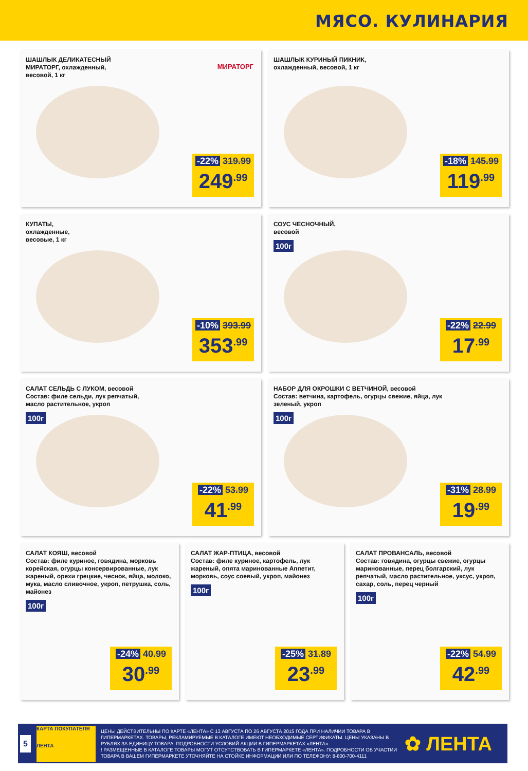МЯСО. КУЛИНАРИЯ
ШАШЛЫК ДЕЛИКАТЕСНЫЙ
МИРАТОРГ, охлажденный,
весовой, 1 кг
МИРАТОРГ
-22% 319.99
249<sup>.99</sup>
ШАШЛЫК КУРИНЫЙ ПИКНИК,
охлажденный, весовой, 1 кг
-18% 145.99
119<sup>.99</sup>
КУПАТЫ,
охлажденные,
весовые, 1 кг
-10% 393.99
353<sup>.99</sup>
СОУС ЧЕСНОЧНЫЙ,
весовой
100г
-22% 22.99
17<sup>.99</sup>
САЛАТ СЕЛЬДЬ С ЛУКОМ, весовой
Состав: филе сельди, лук репчатый,
масло растительное, укроп
100г
-22% 53.99
41<sup>.99</sup>
НАБОР ДЛЯ ОКРОШКИ С ВЕТЧИНОЙ, весовой
Состав: ветчина, картофель, огурцы свежие, яйца, лук
зеленый, укроп
100г
-31% 28.99
19<sup>.99</sup>
САЛАТ КОЯШ, весовой
Состав: филе куриное, говядина, морковь корейская, огурцы консервированные, лук жареный, орехи грецкие, чеснок, яйца, молоко, мука, масло сливочное, укроп, петрушка, соль, майонез
100г
-24% 40.99
30<sup>.99</sup>
САЛАТ ЖАР-ПТИЦА, весовой
Состав: филе куриное, картофель, лук жареный, опята маринованные Аппетит, морковь, соус соевый, укроп, майонез
100г
-25% 31.89
23<sup>.99</sup>
САЛАТ ПРОВАНСАЛЬ, весовой
Состав: говядина, огурцы свежие, огурцы маринованные, перец болгарский, лук репчатый, масло растительное, уксус, укроп, сахар, соль, перец черный
100г
-22% 54.99
42<sup>.99</sup>
5
КАРТА ПОКУПАТЕЛЯ
ЛЕНТА
ЦЕНЫ ДЕЙСТВИТЕЛЬНЫ ПО КАРТЕ «ЛЕНТА» С 13 АВГУСТА ПО 26 АВГУСТА 2015 ГОДА ПРИ НАЛИЧИИ ТОВАРА В ГИПЕРМАРКЕТАХ. ТОВАРЫ, РЕКЛАМИРУЕМЫЕ В КАТАЛОГЕ ИМЕЮТ НЕОБХОДИМЫЕ СЕРТИФИКАТЫ. ЦЕНЫ УКАЗАНЫ В РУБЛЯХ ЗА ЕДИНИЦУ ТОВАРА. ПОДРОБНОСТИ УСЛОВИЙ АКЦИИ В ГИПЕРМАРКЕТАХ «ЛЕНТА».
! РАЗМЕЩЕННЫЕ В КАТАЛОГЕ ТОВАРЫ МОГУТ ОТСУТСТВОВАТЬ В ГИПЕРМАРКЕТЕ «ЛЕНТА». ПОДРОБНОСТИ ОБ УЧАСТИИ ТОВАРА В ВАШЕМ ГИПЕРМАРКЕТЕ УТОЧНЯЙТЕ НА СТОЙКЕ ИНФОРМАЦИИ ИЛИ ПО ТЕЛЕФОНУ: 8-800-700-4111
✿ ЛЕНТА